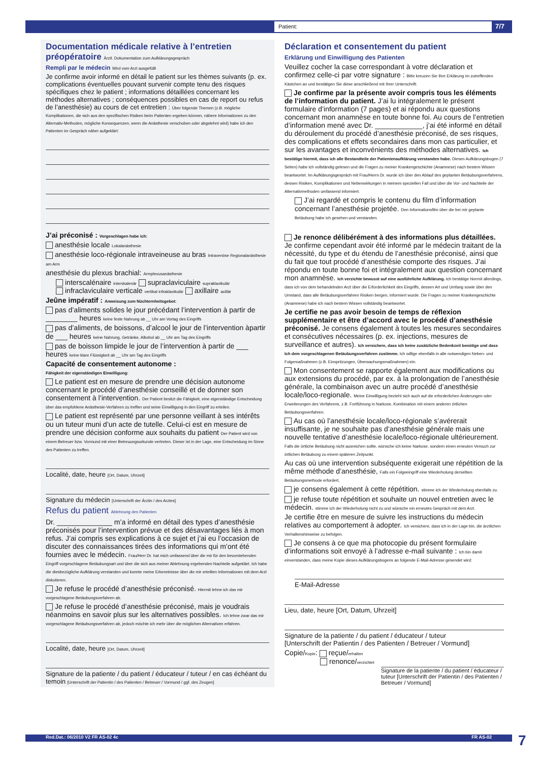Patient: 7/7
Documentation médicale relative à l’entretien préopératoire Ärztl. Dokumentation zum Aufklärungsgespräch
Rempli par le médecin Wird vom Arzt ausgefüllt
Je confirme avoir informé en détail le patient sur les thèmes suivants (p. ex. complications éventuelles pouvant survenir compte tenu des risques spécifiques chez le patient ; informations détaillées concernant les méthodes alternatives ; conséquences possibles en cas de report ou refus de l’anesthésie) au cours de cet entretien : Über folgende Themen (z.B. mögliche Komplikationen, die sich aus den spezifischen Risiken beim Patienten ergeben können, nähere Informationen zu den Alternativ-Methoden, mögliche Konsequenzen, wenn die Anästhesie verschoben oder abgelehnt wird) habe ich den Patienten im Gespräch näher aufgeklärt:
J’ai préconisé : Vorgeschlagen habe ich:
anesthésie locale Lokalanästhesie
anesthésie loco-régionale intraveineuse au bras Intravenöse Regionalanästhesie am Arm
anesthésie du plexus brachial: Armplexusanästhesie
interscalénaire interskalenär supraclaviculaire supraklavikulär
infraclaviculaire verticale vertikal infraklavikulär axillaire axillär
Jeûne impératif : Anweisung zum Nüchternheitsgebot:
pas d’aliments solides le jour précédant l’intervention à partir de ________ heures keine feste Nahrung ab __ Uhr am Vortag des Eingriffs
pas d’aliments, de boissons, d’alcool le jour de l’intervention àpartir de ___ heures keine Nahrung, Getränke, Alkohol ab __ Uhr am Tag des Eingriffs
pas de boisson limpide le jour de l’intervention à partir de ___ heures keine klare Flüssigkeit ab __ Uhr am Tag des Eingriffs
Capacité de consentement autonome :
Fähigkeit der eigenständigen Einwilligung:
Le patient est en mesure de prendre une décision autonome concernant le procédé d’anesthésie conseillé et de donner son consentement à l’intervention. Der Patient besitzt die Fähigkeit, eine eigenständige Entscheidung über das empfohlene Anästhesie-Verfahren zu treffen und seine Einwilligung in den Eingriff zu erteilen.
Le patient est représenté par une personne veillant à ses intérêts ou un tuteur muni d’un acte de tutelle. Celui-ci est en mesure de prendre une décision conforme aux souhaits du patient Der Patient wird von einem Betreuer bzw. Vormund mit einer Betreuungsurkunde vertreten. Dieser ist in der Lage, eine Entscheidung im Sinne des Patienten zu treffen.
Localité, date, heure [Ort, Datum, Uhrzeit]
Signature du médecin [Unterschrift der Ärztin / des Arztes]
Refus du patient Ablehnung des Patienten
Dr. ______________ m’a informé en détail des types d’anesthésie préconisés pour l’intervention prévue et des désavantages liés à mon refus. J’ai compris ses explications à ce sujet et j’ai eu l’occasion de discuter des connaissances tirées des informations qui m’ont été fournies avec le médecin. Frau/Herr Dr. hat mich umfassend über die mir für den bevorstehenden Eingriff vorgeschlagene Betäubungsart und über die sich aus meiner Ablehnung ergebenden Nachteile aufgeklärt. Ich habe die diesbezügliche Aufklärung verstanden und konnte meine Erkenntnisse über die mir erteilten Informationen mit dem Arzt diskutieren.
Je refuse le procédé d’anesthésie préconisé. Hiermit lehne ich das mir vorgeschlagene Betäubungsverfahren ab.
Je refuse le procédé d’anesthésie préconisé, mais je voudrais néanmoins en savoir plus sur les alternatives possibles. Ich lehne zwar das mir vorgeschlagene Betäubungsverfahren ab, jedoch möchte ich mehr über die möglichen Alternativen erfahren.
Localité, date, heure [Ort, Datum, Uhrzeit]
Signature de la patiente / du patient / éducateur / tuteur / en cas échéant du temoin [Unterschrift der Patientin / des Patienten / Betreuer / Vormund / ggf. des Zeugen]
Déclaration et consentement du patient
Erklärung und Einwilligung des Patienten
Veuillez cocher la case correspondant à votre déclaration et confirmez celle-ci par votre signature : Bitte kreuzen Sie Ihre Erklärung im zutreffenden Kästchen an und bestätigen Sie diese anschließend mit Ihrer Unterschrift:
Je confirme par la présente avoir compris tous les éléments de l’information du patient. J’ai lu intégralement le présent formulaire d’information (7 pages) et ai répondu aux questions concernant mon anamnèse en toute bonne foi. Au cours de l’entretien d’information mené avec Dr. ____________, j’ai été informé en détail du déroulement du procédé d’anesthésie préconisé, de ses risques, des complications et effets secondaires dans mon cas particulier, et sur les avantages et inconvénients des méthodes alternatives. Ich bestätige hiermit, dass ich alle Bestandteile der Patientenaufklärung verstanden habe. Diesen Aufklärungsbogen (7 Seiten) habe ich vollständig gelesen und die Fragen zu meiner Krankengeschichte (Anamnese) nach bestem Wissen beantwortet. Im Aufklärungsgespräch mit Frau/Herrn Dr. wurde ich über den Ablauf des geplanten Betäubungsverfahrens, dessen Risiken, Komplikationen und Nebenwirkungen in meinem speziellen Fall und über die Vor- und Nachteile der Alternativmethoden umfassend informiert.
J’ai regardé et compris le contenu du film d’information concernant l’anesthésie projetée. Den Informationsfilm über die bei mir geplante Betäubung habe ich gesehen und verstanden.
Je renonce délibérément à des informations plus détaillées. Je confirme cependant avoir été informé par le médecin traitant de la nécessité, du type et du étendu de l’anesthésie préconisé, ainsi que du fait que tout procédé d’anesthésie comporte des risques. J’ai répondu en toute bonne foi et intégralement aux question concernant mon anamnèse. Ich verzichte bewusst auf eine ausführliche Aufklärung. Ich bestätige hiermit allerdings, dass ich von dem behandelnden Arzt über die Erforderlichkeit des Eingriffs, dessen Art und Umfang sowie über den Umstand, dass alle Betäubungsverfahren Risiken bergen, informiert wurde. Die Fragen zu meiner Krankengeschichte (Anamnese) habe ich nach bestem Wissen vollständig beantwortet.
Je certifie ne pas avoir besoin de temps de réflexion supplémentaire et être d’accord avec le procédé d’anesthésie préconisé. Je consens également à toutes les mesures secondaires et consécutives nécessaires (p. ex. injections, mesures de surveillance et autres). Ich versichere, dass ich keine zusätzliche Bedenkzeit benötige und dass Ich dem vorgeschlagenen Betäubungsverfahren zustimme. Ich willige ebenfalls in alle notwendigen Neben- und Folgemaßnahmen (z.B. Einspritzungen, Überwachungsmaßnahmen) ein.
Mon consentement se rapporte également aux modifications ou aux extensions du procédé, par ex. à la prolongation de l’anesthésie générale, la combinaison avec un autre procédé d’anesthésie locale/loco-regionale. Meine Einwilligung bezieht sich auch auf die erforderlichen Änderungen oder Erweiterungen des Verfahrens, z.B. Fortführung in Narkose, Kombination mit einem anderen örtlichen Betäubungsverfahren.
Au cas où l’anesthésie locale/loco-régionale s’avérerait insuffisante, je ne souhaite pas d’anesthésie générale mais une nouvelle tentative d’anesthésie locale/loco-régionale ultérieurement. Falls die örtliche Betäubung nicht ausreichen sollte, wünsche ich keine Narkose, sondern einen erneuten Versuch zur örtlichen Betäubung zu einem späteren Zeitpunkt.
Au cas où une intervention subséquente exigerait une répétition de la même méthode d’anesthésie, Falls ein Folgeeingriff eine Wiederholung derselben Betäubungsmethode erfordert,
je consens également à cette répétition. stimme ich der Wiederholung ebenfalls zu.
je refuse toute répétition et souhaite un nouvel entretien avec le médecin. stimme ich der Wiederholung nicht zu und wünsche ein erneutes Gespräch mit dem Arzt.
Je certifie être en mesure de suivre les instructions du médecin relatives au comportement à adopter. Ich versichere, dass ich in der Lage bin, die ärztlichen Verhaltenshinweise zu befolgen.
Je consens à ce que ma photocopie du présent formulaire d’informations soit envoyé à l’adresse e-mail suivante : Ich bin damit einverstanden, dass meine Kopie dieses Aufklärungsbogens an folgende E-Mail-Adresse gesendet wird:
E-Mail-Adresse
Lieu, date, heure [Ort, Datum, Uhrzeit]
Signature de la patiente / du patient / éducateur / tuteur
[Unterschrift der Patientin / des Patienten / Betreuer / Vormund]
Copie/Kopie: reçue/erhalten
renonce/verzichtet
Signature de la patiente / du patient / éducateur / tuteur [Unterschrift der Patientin / des Patienten / Betreuer / Vormund]
Red.Dat.: 06/2010 V2 FR AS-02 4c FR AS-02 7